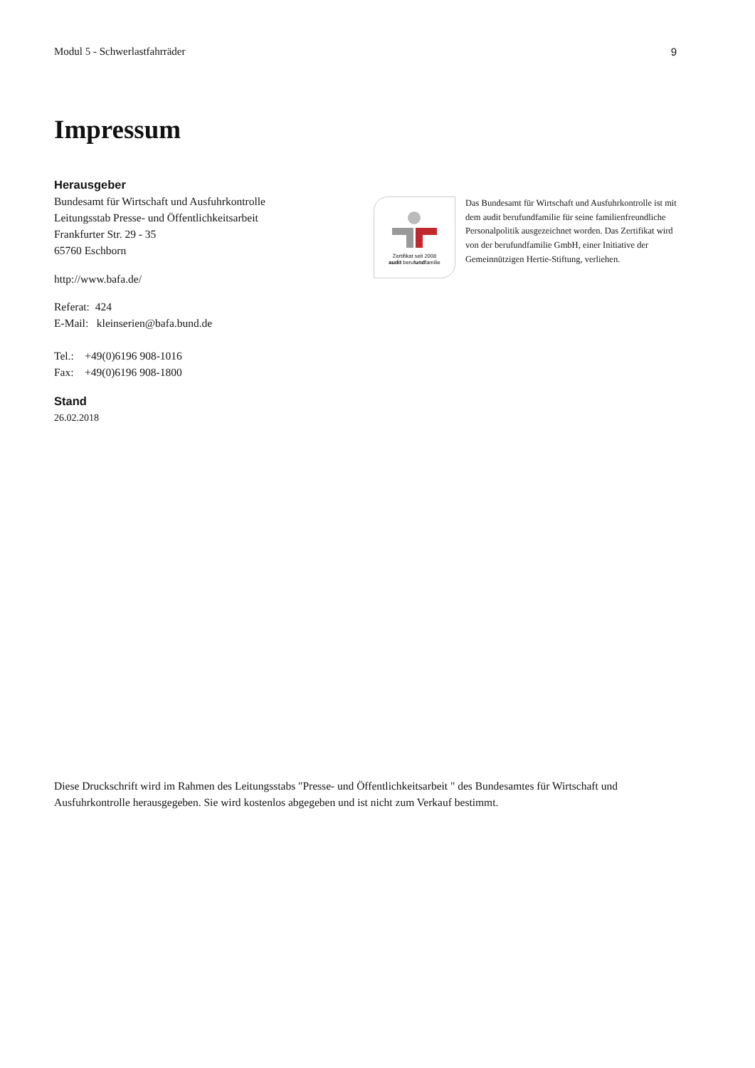Modul 5 - Schwerlastfahrräder 9
Impressum
Herausgeber
Bundesamt für Wirtschaft und Ausfuhrkontrolle
Leitungsstab Presse- und Öffentlichkeitsarbeit
Frankfurter Str. 29 - 35
65760 Eschborn
http://www.bafa.de/
Referat: 424
E-Mail: kleinserien@bafa.bund.de
Tel.: +49(0)6196 908-1016
Fax: +49(0)6196 908-1800
Stand
26.02.2018
Zertifikat seit 2008
audit berufundfamilie
Das Bundesamt für Wirtschaft und Ausfuhrkontrolle ist mit dem audit berufundfamilie für seine familienfreundliche Personalpolitik ausgezeichnet worden. Das Zertifikat wird von der berufundfamilie GmbH, einer Initiative der Gemeinnützigen Hertie-Stiftung, verliehen.
Diese Druckschrift wird im Rahmen des Leitungsstabs "Presse- und Öffentlichkeitsarbeit " des Bundesamtes für Wirtschaft und Ausfuhrkontrolle herausgegeben. Sie wird kostenlos abgegeben und ist nicht zum Verkauf bestimmt.